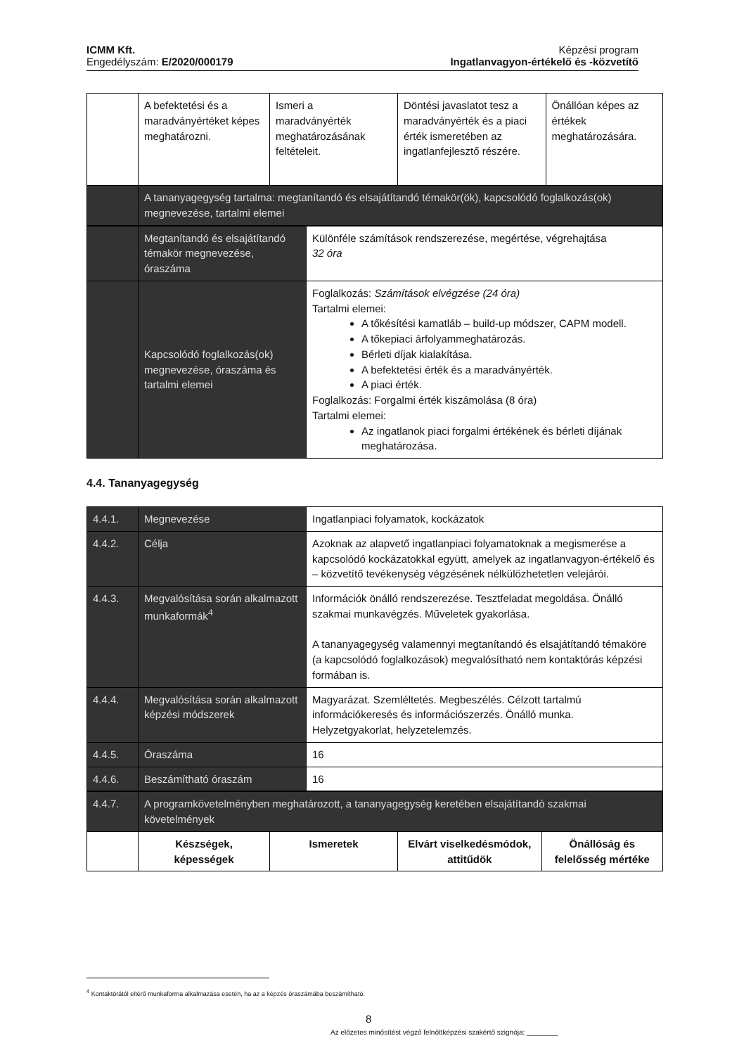ICMM Kft.
Engedélyszám: E/2020/000179
Képzési program
Ingatlanvagyon-értékelő és -közvetítő
| | A befektetési és a maradványértéket képes meghatározni. | Ismeri a maradványérték meghatározásának feltételeit. | Döntési javaslatot tesz a maradványérték és a piaci érték ismeretében az ingatlanfejlesztő részére. | Önállóan képes az értékek meghatározására. |
| | A tananyagegység tartalma: megtanítandó és elsajátítandó témakör(ök), kapcsolódó foglalkozás(ok) megnevezése, tartalmi elemei | | | |
| | Megtanítandó és elsajátítandó témakör megnevezése, óraszáma | Különféle számítások rendszerezése, megértése, végrehajtása 32 óra |
| | Kapcsolódó foglalkozás(ok) megnevezése, óraszáma és tartalmi elemei | Foglalkozás: Számítások elvégzése (24 óra) Tartalmi elemei: A tőkésítési kamatláb – build-up módszer, CAPM modell. A tőkepiaci árfolyammeghatározás. Bérleti díjak kialakítása. A befektetési érték és a maradványérték. A piaci érték. Foglalkozás: Forgalmi érték kiszámolása (8 óra) Tartalmi elemei: Az ingatlanok piaci forgalmi értékének és bérleti díjának meghatározása. |
4.4. Tananyagegység
| 4.4.1. | Megnevezése | Ingatlanpiaci folyamatok, kockázatok |
| 4.4.2. | Célja | Azoknak az alapvető ingatlanpiaci folyamatoknak a megismerése a kapcsolódó kockázatokkal együtt, amelyek az ingatlanvagyon-értékelő és – közvetítő tevékenység végzésének nélkülözhetetlen velejárói. |
| 4.4.3. | Megvalósítása során alkalmazott munkaformák<sup>4</sup> | Információk önálló rendszerezése. Tesztfeladat megoldása. Önálló szakmai munkavégzés. Műveletek gyakorlása. A tananyagegység valamennyi megtanítandó és elsajátítandó témaköre (a kapcsolódó foglalkozások) megvalósítható nem kontaktórás képzési formában is. |
| 4.4.4. | Megvalósítása során alkalmazott képzési módszerek | Magyarázat. Szemléltetés. Megbeszélés. Célzott tartalmú információkeresés és információszerzés. Önálló munka. Helyzetgyakorlat, helyzetelemzés. |
| 4.4.5. | Óraszáma | 16 |
| 4.4.6. | Beszámítható óraszám | 16 |
| 4.4.7. | A programkövetelményben meghatározott, a tananyagegység keretében elsajátítandó szakmai követelmények | | | |
| | Készségek, képességek | Ismeretek | Elvárt viselkedésmódok, attitűdök | Önállóság és felelősség mértéke |
<sup>4</sup> Kontaktórától eltérő munkaforma alkalmazása esetén, ha az a képzés óraszámába beszámítható.
8
Az előzetes minősítést végző felnőttképzési szakértő szignója: ________